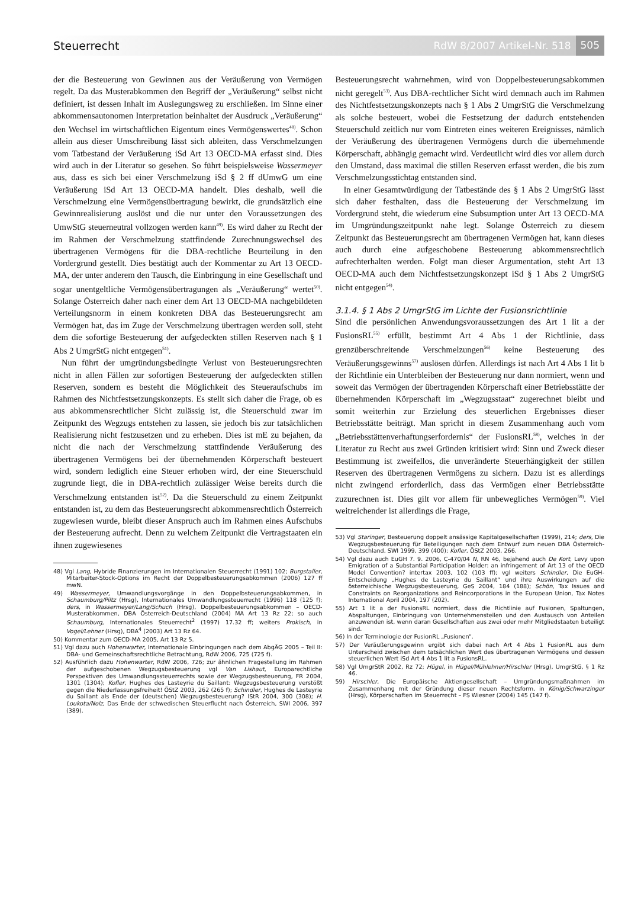Steuerrecht RdW 8/2007 Artikel-Nr. 518
505
der die Besteuerung von Gewinnen aus der Veräußerung von Vermögen regelt. Da das Musterabkommen den Begriff der „Veräußerung“ selbst nicht definiert, ist dessen Inhalt im Auslegungsweg zu erschließen. Im Sinne einer abkommensautonomen Interpretation beinhaltet der Ausdruck „Veräußerung“ den Wechsel im wirtschaftlichen Eigentum eines Vermögenswertes<sup>48)</sup>. Schon allein aus dieser Umschreibung lässt sich ableiten, dass Verschmelzungen vom Tatbestand der Veräußerung iSd Art 13 OECD-MA erfasst sind. Dies wird auch in der Literatur so gesehen. So führt beispielsweise Wassermeyer aus, dass es sich bei einer Verschmelzung iSd § 2 ff dUmwG um eine Veräußerung iSd Art 13 OECD-MA handelt. Dies deshalb, weil die Verschmelzung eine Vermögensübertragung bewirkt, die grundsätzlich eine Gewinnrealisierung auslöst und die nur unter den Voraussetzungen des UmwStG steuerneutral vollzogen werden kann<sup>49)</sup>. Es wird daher zu Recht der im Rahmen der Verschmelzung stattfindende Zurechnungswechsel des übertragenen Vermögens für die DBA-rechtliche Beurteilung in den Vordergrund gestellt. Dies bestätigt auch der Kommentar zu Art 13 OECD-MA, der unter anderem den Tausch, die Einbringung in eine Gesellschaft und sogar unentgeltliche Vermögensübertragungen als „Veräußerung“ wertet<sup>50)</sup>. Solange Österreich daher nach einer dem Art 13 OECD-MA nachgebildeten Verteilungsnorm in einem konkreten DBA das Besteuerungsrecht am Vermögen hat, das im Zuge der Verschmelzung übertragen werden soll, steht dem die sofortige Besteuerung der aufgedeckten stillen Reserven nach § 1 Abs 2 UmgrStG nicht entgegen<sup>51)</sup>.
Nun führt der umgründungsbedingte Verlust von Besteuerungsrechten nicht in allen Fällen zur sofortigen Besteuerung der aufgedeckten stillen Reserven, sondern es besteht die Möglichkeit des Steueraufschubs im Rahmen des Nichtfestsetzungskonzepts. Es stellt sich daher die Frage, ob es aus abkommensrechtlicher Sicht zulässig ist, die Steuerschuld zwar im Zeitpunkt des Wegzugs entstehen zu lassen, sie jedoch bis zur tatsächlichen Realisierung nicht festzusetzen und zu erheben. Dies ist mE zu bejahen, da nicht die nach der Verschmelzung stattfindende Veräußerung des übertragenen Vermögens bei der übernehmenden Körperschaft besteuert wird, sondern lediglich eine Steuer erhoben wird, der eine Steuerschuld zugrunde liegt, die in DBA-rechtlich zulässiger Weise bereits durch die Verschmelzung entstanden ist<sup>52)</sup>. Da die Steuerschuld zu einem Zeitpunkt entstanden ist, zu dem das Besteuerungsrecht abkommensrechtlich Österreich zugewiesen wurde, bleibt dieser Anspruch auch im Rahmen eines Aufschubs der Besteuerung aufrecht. Denn zu welchem Zeitpunkt die Vertragstaaten ein ihnen zugewiesenes
48) Vgl Lang, Hybride Finanzierungen im Internationalen Steuerrecht (1991) 102; Burgstaller, Mitarbeiter-Stock-Options im Recht der Doppelbesteuerungsabkommen (2006) 127 ff mwN.
49) Wassermeyer, Umwandlungsvorgänge in den Doppelbsteuerungsabkommen, in Schaumburg/Piltz (Hrsg), Internationales Umwandlungssteuerrecht (1996) 118 (125 f); ders, in Wassermeyer/Lang/Schuch (Hrsg), Doppelbesteuerungsabkommen – OECD-Musterabkommen, DBA Österreich-Deutschland (2004) MA Art 13 Rz 22; so auch Schaumburg, Internationales Steuerrecht<sup>2</sup> (1997) 17.32 ff; weiters Prokisch, in Vogel/Lehner (Hrsg), DBA<sup>4</sup> (2003) Art 13 Rz 64.
50) Kommentar zum OECD-MA 2005, Art 13 Rz 5.
51) Vgl dazu auch Hohenwarter, Internationale Einbringungen nach dem AbgÄG 2005 – Teil II: DBA- und Gemeinschaftsrechtliche Betrachtung, RdW 2006, 725 (725 f).
52) Ausführlich dazu Hohenwarter, RdW 2006, 726; zur ähnlichen Fragestellung im Rahmen der aufgeschobenen Wegzugsbesteuerung vgl Van Lishaut, Europarechtliche Perspektiven des Umwandlungssteuerrechts sowie der Wegzugsbesteuerung, FR 2004, 1301 (1304); Kofler, Hughes des Lasteyrie du Saillant: Wegzugsbesteuerung verstößt gegen die Niederlassungsfreiheit! ÖStZ 2003, 262 (265 f); Schindler, Hughes de Lasteyrie du Saillant als Ende der (deutschen) Wegzugsbesteuerung? IStR 2004, 300 (308); H. Loukota/Nolz, Das Ende der schwedischen Steuerflucht nach Österreich, SWI 2006, 397 (389).
Besteuerungsrecht wahrnehmen, wird von Doppelbesteuerungsabkommen nicht geregelt<sup>53)</sup>. Aus DBA-rechtlicher Sicht wird demnach auch im Rahmen des Nichtfestsetzungskonzepts nach § 1 Abs 2 UmgrStG die Verschmelzung als solche besteuert, wobei die Festsetzung der dadurch entstehenden Steuerschuld zeitlich nur vom Eintreten eines weiteren Ereignisses, nämlich der Veräußerung des übertragenen Vermögens durch die übernehmende Körperschaft, abhängig gemacht wird. Verdeutlicht wird dies vor allem durch den Umstand, dass maximal die stillen Reserven erfasst werden, die bis zum Verschmelzungsstichtag entstanden sind.
In einer Gesamtwürdigung der Tatbestände des § 1 Abs 2 UmgrStG lässt sich daher festhalten, dass die Besteuerung der Verschmelzung im Vordergrund steht, die wiederum eine Subsumption unter Art 13 OECD-MA im Umgründungszeitpunkt nahe legt. Solange Österreich zu diesem Zeitpunkt das Besteuerungsrecht am übertragenen Vermögen hat, kann dieses auch durch eine aufgeschobene Besteuerung abkommensrechtlich aufrechterhalten werden. Folgt man dieser Argumentation, steht Art 13 OECD-MA auch dem Nichtfestsetzungskonzept iSd § 1 Abs 2 UmgrStG nicht entgegen<sup>54)</sup>.
3.1.4. § 1 Abs 2 UmgrStG im Lichte der Fusionsrichtlinie
Sind die persönlichen Anwendungsvoraussetzungen des Art 1 lit a der FusionsRL<sup>55)</sup> erfüllt, bestimmt Art 4 Abs 1 der Richtlinie, dass grenzüberschreitende Verschmelzungen<sup>56)</sup> keine Besteuerung des Veräußerungsgewinns<sup>57)</sup> auslösen dürfen. Allerdings ist nach Art 4 Abs 1 lit b der Richtlinie ein Unterbleiben der Besteuerung nur dann normiert, wenn und soweit das Vermögen der übertragenden Körperschaft einer Betriebsstätte der übernehmenden Körperschaft im „Wegzugsstaat“ zugerechnet bleibt und somit weiterhin zur Erzielung des steuerlichen Ergebnisses dieser Betriebsstätte beiträgt. Man spricht in diesem Zusammenhang auch vom „Betriebsstättenverhaftungserfordernis“ der FusionsRL<sup>58)</sup>, welches in der Literatur zu Recht aus zwei Gründen kritisiert wird: Sinn und Zweck dieser Bestimmung ist zweifellos, die unveränderte Steuerhängigkeit der stillen Reserven des übertragenen Vermögens zu sichern. Dazu ist es allerdings nicht zwingend erforderlich, dass das Vermögen einer Betriebsstätte zuzurechnen ist. Dies gilt vor allem für unbewegliches Vermögen<sup>59)</sup>. Viel weitreichender ist allerdings die Frage,
53) Vgl Staringer, Besteuerung doppelt ansässige Kapitalgesellschaften (1999), 214; ders, Die Wegzugsbesteuerung für Beteiligungen nach dem Entwurf zum neuen DBA Österreich-Deutschland, SWI 1999, 399 (400); Kofler, ÖStZ 2003, 266.
54) Vgl dazu auch EuGH 7. 9. 2006, C-470/04 N, RN 46, bejahend auch De Kort, Levy upon Emigration of a Substantial Participation Holder: an infringement of Art 13 of the OECD Model Convention? intertax 2003, 102 (103 ff); vgl weiters Schindler, Die EuGH-Entscheidung „Hughes de Lasteyrie du Saillant“ und ihre Auswirkungen auf die österreichische Wegzugsbesteuerung, GeS 2004, 184 (188); Schön, Tax Issues and Constraints on Reorganizations and Reincorporations in the European Union, Tax Notes International April 2004, 197 (202).
55) Art 1 lit a der FusionsRL normiert, dass die Richtlinie auf Fusionen, Spaltungen, Abspaltungen, Einbringung von Unternehmensteilen und den Austausch von Anteilen anzuwenden ist, wenn daran Gesellschaften aus zwei oder mehr Mitgliedstaaten beteiligt sind.
56) In der Terminologie der FusionRL „Fusionen“.
57) Der Veräußerungsgewinn ergibt sich dabei nach Art 4 Abs 1 FusionRL aus dem Unterscheid zwischen dem tatsächlichen Wert des übertragenen Vermögens und dessen steuerlichen Wert iSd Art 4 Abs 1 lit a FusionsRL.
58) Vgl UmgrStR 2002, Rz 72; Hügel, in Hügel/Mühlehner/Hirschler (Hrsg), UmgrStG, § 1 Rz 46.
59) Hirschler, Die Europäische Aktiengesellschaft – Umgründungsmaßnahmen im Zusammenhang mit der Gründung dieser neuen Rechtsform, in König/Schwarzinger (Hrsg), Körperschaften im Steuerrecht – FS Wiesner (2004) 145 (147 f).